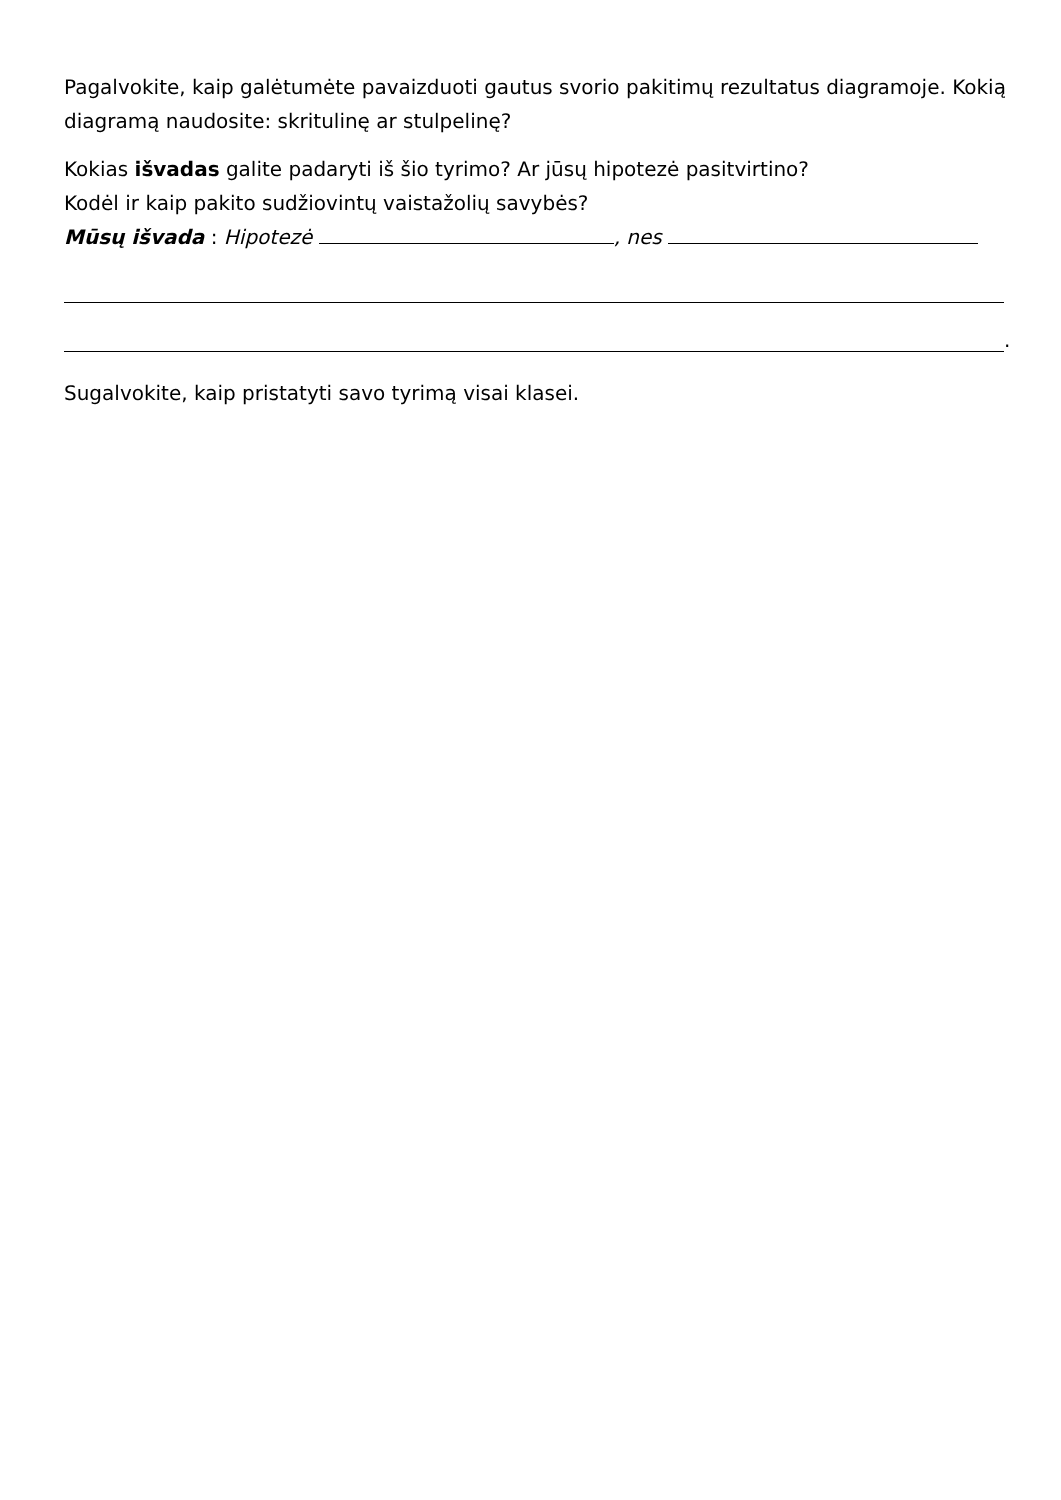Pagalvokite, kaip galėtumėte pavaizduoti gautus svorio pakitimų rezultatus diagramoje. Kokią diagramą naudosite: skritulinę ar stulpelinę?
Kokias išvadas galite padaryti iš šio tyrimo? Ar jūsų hipotezė pasitvirtino?
Kodėl ir kaip pakito sudžiovintų vaistažolių savybės?
Mūsų išvada : Hipotezė , nes
.
Sugalvokite, kaip pristatyti savo tyrimą visai klasei.